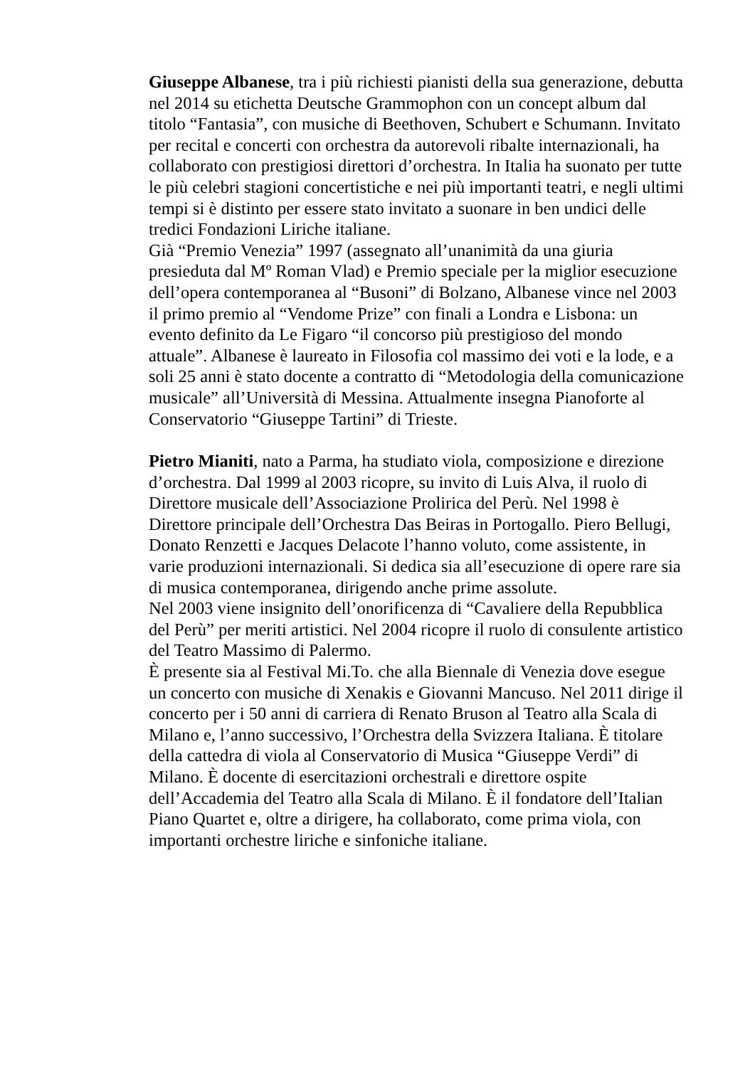Giuseppe Albanese, tra i più richiesti pianisti della sua generazione, debutta nel 2014 su etichetta Deutsche Grammophon con un concept album dal titolo “Fantasia”, con musiche di Beethoven, Schubert e Schumann. Invitato per recital e concerti con orchestra da autorevoli ribalte internazionali, ha collaborato con prestigiosi direttori d’orchestra. In Italia ha suonato per tutte le più celebri stagioni concertistiche e nei più importanti teatri, e negli ultimi tempi si è distinto per essere stato invitato a suonare in ben undici delle tredici Fondazioni Liriche italiane.
Già “Premio Venezia” 1997 (assegnato all’unanimità da una giuria presieduta dal Mº Roman Vlad) e Premio speciale per la miglior esecuzione dell’opera contemporanea al “Busoni” di Bolzano, Albanese vince nel 2003 il primo premio al “Vendome Prize” con finali a Londra e Lisbona: un evento definito da Le Figaro “il concorso più prestigioso del mondo attuale”. Albanese è laureato in Filosofia col massimo dei voti e la lode, e a soli 25 anni è stato docente a contratto di “Metodologia della comunicazione musicale” all’Università di Messina. Attualmente insegna Pianoforte al Conservatorio “Giuseppe Tartini” di Trieste.
Pietro Mianiti, nato a Parma, ha studiato viola, composizione e direzione d’orchestra. Dal 1999 al 2003 ricopre, su invito di Luis Alva, il ruolo di Direttore musicale dell’Associazione Prolirica del Perù. Nel 1998 è Direttore principale dell’Orchestra Das Beiras in Portogallo. Piero Bellugi, Donato Renzetti e Jacques Delacote l’hanno voluto, come assistente, in varie produzioni internazionali. Si dedica sia all’esecuzione di opere rare sia di musica contemporanea, dirigendo anche prime assolute.
Nel 2003 viene insignito dell’onorificenza di “Cavaliere della Repubblica del Perù” per meriti artistici. Nel 2004 ricopre il ruolo di consulente artistico del Teatro Massimo di Palermo.
È presente sia al Festival Mi.To. che alla Biennale di Venezia dove esegue un concerto con musiche di Xenakis e Giovanni Mancuso. Nel 2011 dirige il concerto per i 50 anni di carriera di Renato Bruson al Teatro alla Scala di Milano e, l’anno successivo, l’Orchestra della Svizzera Italiana. È titolare della cattedra di viola al Conservatorio di Musica “Giuseppe Verdi” di Milano. È docente di esercitazioni orchestrali e direttore ospite dell’Accademia del Teatro alla Scala di Milano. È il fondatore dell’Italian Piano Quartet e, oltre a dirigere, ha collaborato, come prima viola, con importanti orchestre liriche e sinfoniche italiane.